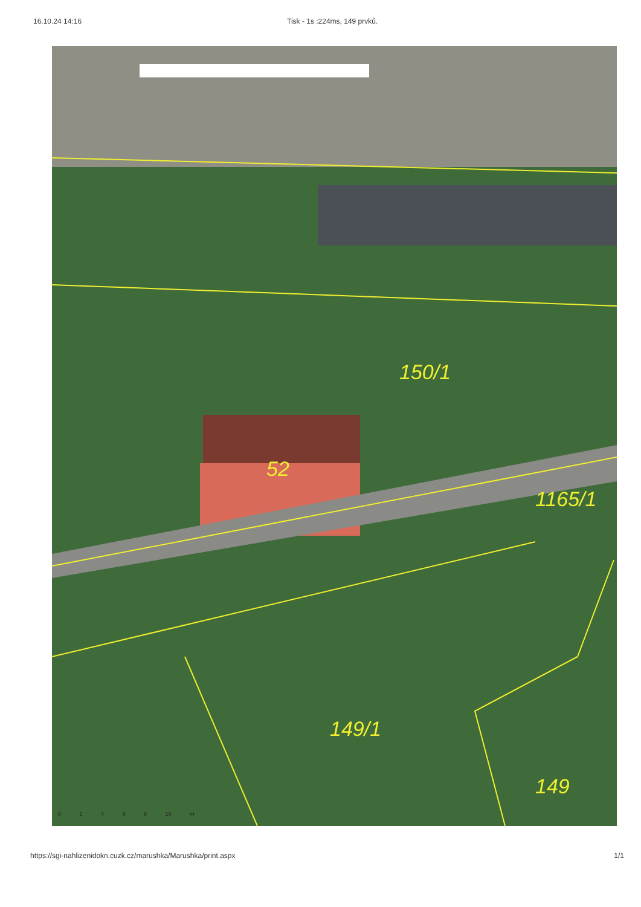16.10.24 14:16 Tisk - 1s :224ms, 149 prvků.
150/1
52
1165/1
149/1
149
0 2 4 6 8 10 m
https://sgi-nahlizenidokn.cuzk.cz/marushka/Marushka/print.aspx 1/1